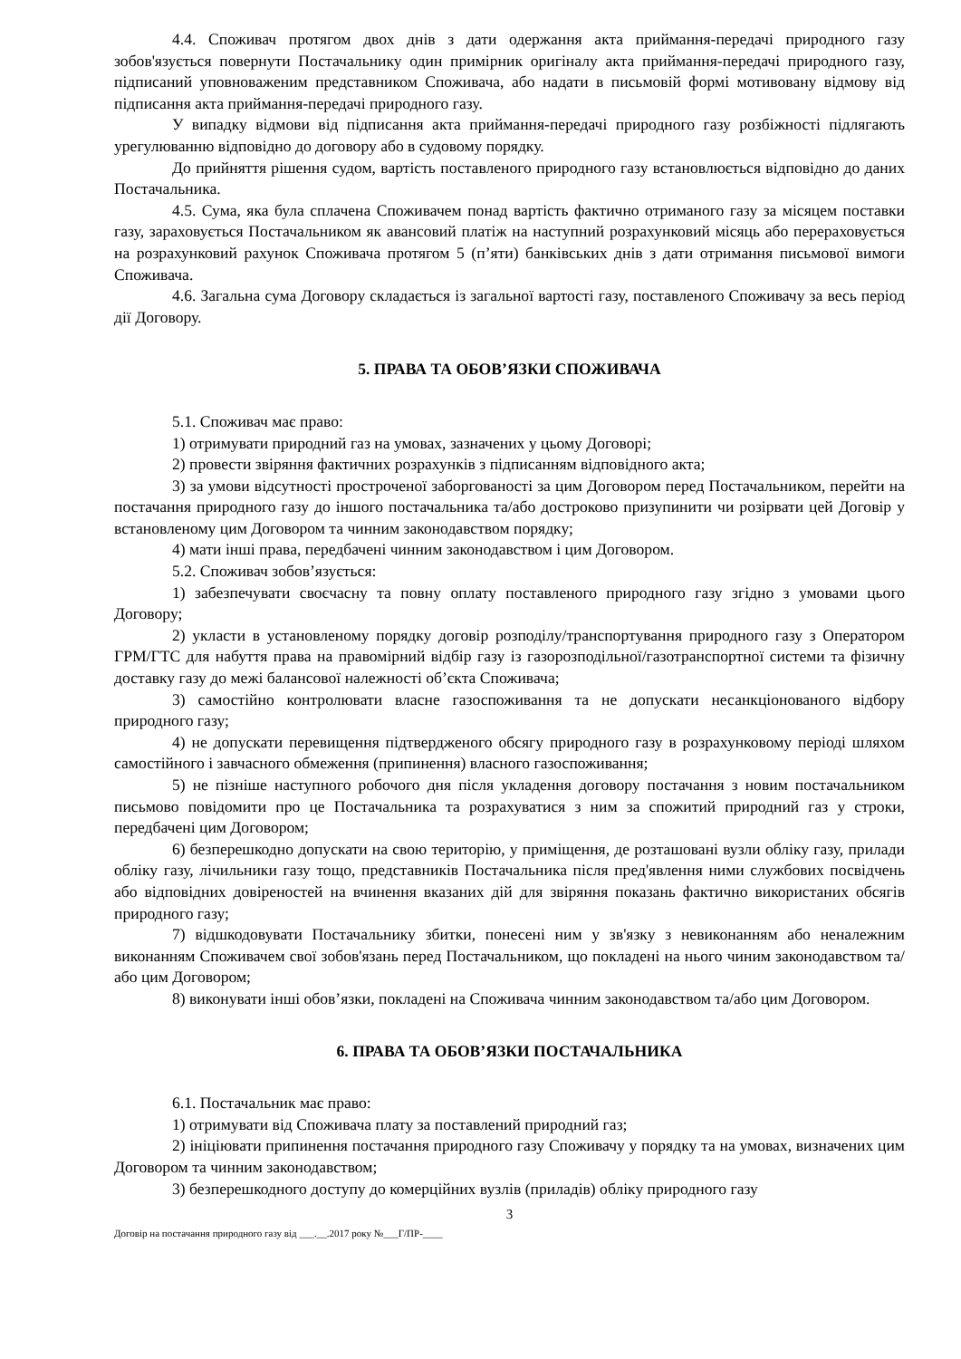4.4. Споживач протягом двох днів з дати одержання акта приймання-передачі природного газу зобов'язується повернути Постачальнику один примірник оригіналу акта приймання-передачі природного газу, підписаний уповноваженим представником Споживача, або надати в письмовій формі мотивовану відмову від підписання акта приймання-передачі природного газу.
У випадку відмови від підписання акта приймання-передачі природного газу розбіжності підлягають урегулюванню відповідно до договору або в судовому порядку.
До прийняття рішення судом, вартість поставленого природного газу встановлюється відповідно до даних Постачальника.
4.5. Сума, яка була сплачена Споживачем понад вартість фактично отриманого газу за місяцем поставки газу, зараховується Постачальником як авансовий платіж на наступний розрахунковий місяць або перераховується на розрахунковий рахунок Споживача протягом 5 (п’яти) банківських днів з дати отримання письмової вимоги Споживача.
4.6. Загальна сума Договору складається із загальної вартості газу, поставленого Споживачу за весь період дії Договору.
5. ПРАВА ТА ОБОВ’ЯЗКИ СПОЖИВАЧА
5.1. Споживач має право:
1) отримувати природний газ на умовах, зазначених у цьому Договорі;
2) провести звіряння фактичних розрахунків з підписанням відповідного акта;
3) за умови відсутності простроченої заборгованості за цим Договором перед Постачальником, перейти на постачання природного газу до іншого постачальника та/або достроково призупинити чи розірвати цей Договір у встановленому цим Договором та чинним законодавством порядку;
4) мати інші права, передбачені чинним законодавством і цим Договором.
5.2. Споживач зобов’язується:
1) забезпечувати своєчасну та повну оплату поставленого природного газу згідно з умовами цього Договору;
2) укласти в установленому порядку договір розподілу/транспортування природного газу з Оператором ГРМ/ГТС для набуття права на правомірний відбір газу із газорозподільної/газотранспортної системи та фізичну доставку газу до межі балансової належності об’єкта Споживача;
3) самостійно контролювати власне газоспоживання та не допускати несанкціонованого відбору природного газу;
4) не допускати перевищення підтвердженого обсягу природного газу в розрахунковому періоді шляхом самостійного і завчасного обмеження (припинення) власного газоспоживання;
5) не пізніше наступного робочого дня після укладення договору постачання з новим постачальником письмово повідомити про це Постачальника та розрахуватися з ним за спожитий природний газ у строки, передбачені цим Договором;
6) безперешкодно допускати на свою територію, у приміщення, де розташовані вузли обліку газу, прилади обліку газу, лічильники газу тощо, представників Постачальника після пред'явлення ними службових посвідчень або відповідних довіреностей на вчинення вказаних дій для звіряння показань фактично використаних обсягів природного газу;
7) відшкодовувати Постачальнику збитки, понесені ним у зв'язку з невиконанням або неналежним виконанням Споживачем свої зобов'язань перед Постачальником, що покладені на нього чиним законодавством та/або цим Договором;
8) виконувати інші обов’язки, покладені на Споживача чинним законодавством та/або цим Договором.
6. ПРАВА ТА ОБОВ’ЯЗКИ ПОСТАЧАЛЬНИКА
6.1. Постачальник має право:
1) отримувати від Споживача плату за поставлений природний газ;
2) ініціювати припинення постачання природного газу Споживачу у порядку та на умовах, визначених цим Договором та чинним законодавством;
3) безперешкодного доступу до комерційних вузлів (приладів) обліку природного газу
3
Договір на постачання природного газу від ___.__.2017 року №___Г/ПР-____